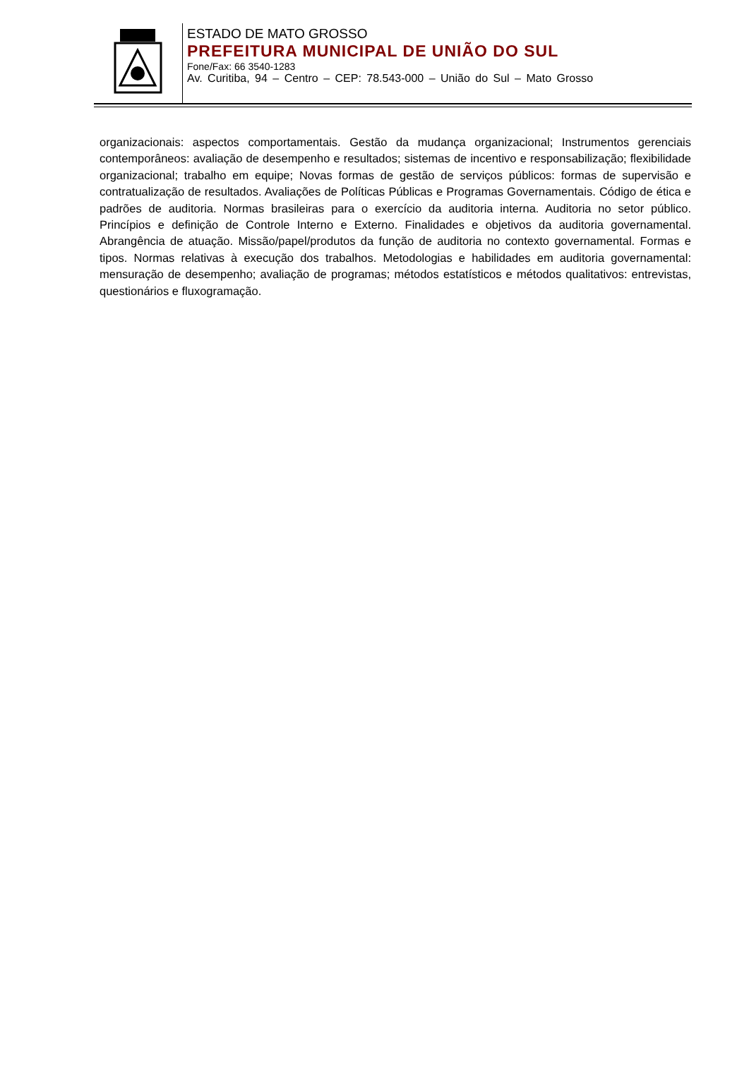ESTADO DE MATO GROSSO
PREFEITURA MUNICIPAL DE UNIÃO DO SUL
Fone/Fax: 66 3540-1283
Av. Curitiba, 94 – Centro – CEP: 78.543-000 – União do Sul – Mato Grosso
organizacionais: aspectos comportamentais. Gestão da mudança organizacional; Instrumentos gerenciais contemporâneos: avaliação de desempenho e resultados; sistemas de incentivo e responsabilização; flexibilidade organizacional; trabalho em equipe; Novas formas de gestão de serviços públicos: formas de supervisão e contratualização de resultados. Avaliações de Políticas Públicas e Programas Governamentais. Código de ética e padrões de auditoria. Normas brasileiras para o exercício da auditoria interna. Auditoria no setor público. Princípios e definição de Controle Interno e Externo. Finalidades e objetivos da auditoria governamental. Abrangência de atuação. Missão/papel/produtos da função de auditoria no contexto governamental. Formas e tipos. Normas relativas à execução dos trabalhos. Metodologias e habilidades em auditoria governamental: mensuração de desempenho; avaliação de programas; métodos estatísticos e métodos qualitativos: entrevistas, questionários e fluxogramação.